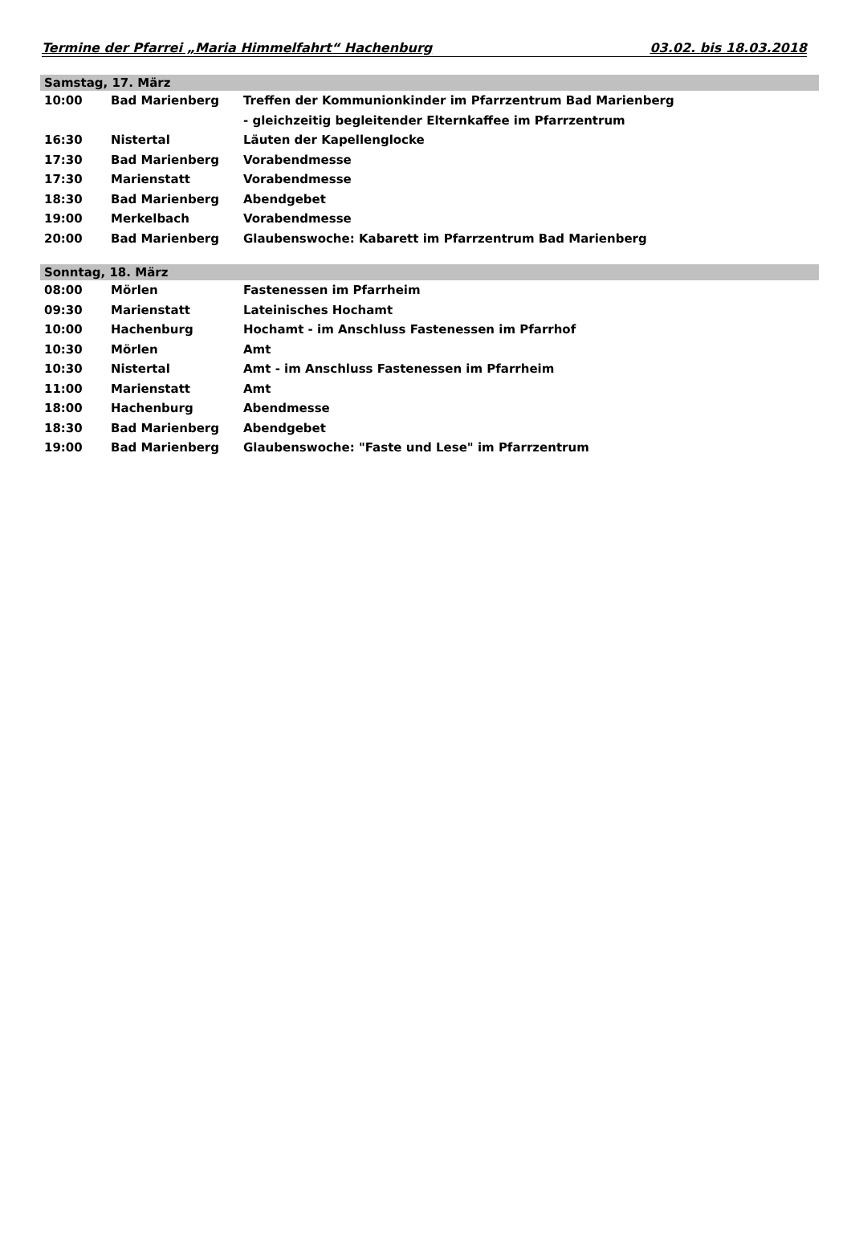Termine der Pfarrei „Maria Himmelfahrt“ Hachenburg 03.02. bis 18.03.2018
| Samstag, 17. März | | |
| --- | --- | --- |
| 10:00 | Bad Marienberg | Treffen der Kommunionkinder im Pfarrzentrum Bad Marienberg |
| | | - gleichzeitig begleitender Elternkaffee im Pfarrzentrum |
| 16:30 | Nistertal | Läuten der Kapellenglocke |
| 17:30 | Bad Marienberg | Vorabendmesse |
| 17:30 | Marienstatt | Vorabendmesse |
| 18:30 | Bad Marienberg | Abendgebet |
| 19:00 | Merkelbach | Vorabendmesse |
| 20:00 | Bad Marienberg | Glaubenswoche: Kabarett im Pfarrzentrum Bad Marienberg |
| Sonntag, 18. März | | |
| 08:00 | Mörlen | Fastenessen im Pfarrheim |
| 09:30 | Marienstatt | Lateinisches Hochamt |
| 10:00 | Hachenburg | Hochamt - im Anschluss Fastenessen im Pfarrhof |
| 10:30 | Mörlen | Amt |
| 10:30 | Nistertal | Amt - im Anschluss Fastenessen im Pfarrheim |
| 11:00 | Marienstatt | Amt |
| 18:00 | Hachenburg | Abendmesse |
| 18:30 | Bad Marienberg | Abendgebet |
| 19:00 | Bad Marienberg | Glaubenswoche: "Faste und Lese" im Pfarrzentrum |